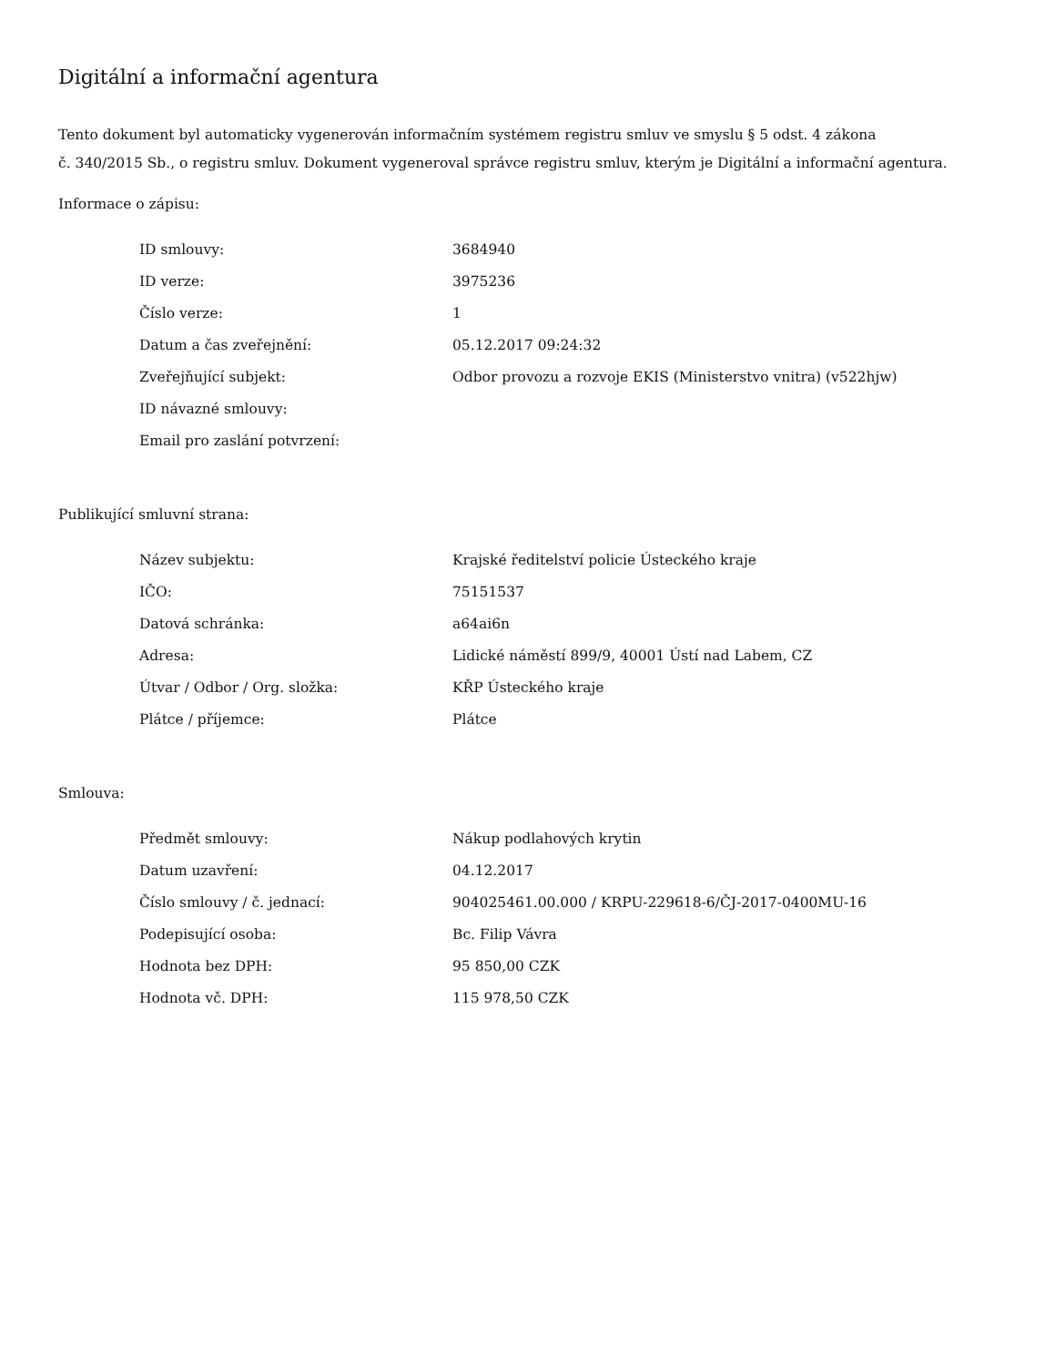Digitální a informační agentura
Tento dokument byl automaticky vygenerován informačním systémem registru smluv ve smyslu § 5 odst. 4 zákona
č. 340/2015 Sb., o registru smluv. Dokument vygeneroval správce registru smluv, kterým je Digitální a informační agentura.
Informace o zápisu:
| ID smlouvy: | 3684940 |
| ID verze: | 3975236 |
| Číslo verze: | 1 |
| Datum a čas zveřejnění: | 05.12.2017 09:24:32 |
| Zveřejňující subjekt: | Odbor provozu a rozvoje EKIS (Ministerstvo vnitra) (v522hjw) |
| ID návazné smlouvy: | |
| Email pro zaslání potvrzení: | |
Publikující smluvní strana:
| Název subjektu: | Krajské ředitelství policie Ústeckého kraje |
| IČO: | 75151537 |
| Datová schránka: | a64ai6n |
| Adresa: | Lidické náměstí 899/9, 40001 Ústí nad Labem, CZ |
| Útvar / Odbor / Org. složka: | KŘP Ústeckého kraje |
| Plátce / příjemce: | Plátce |
Smlouva:
| Předmět smlouvy: | Nákup podlahových krytin |
| Datum uzavření: | 04.12.2017 |
| Číslo smlouvy / č. jednací: | 904025461.00.000 / KRPU-229618-6/ČJ-2017-0400MU-16 |
| Podepisující osoba: | Bc. Filip Vávra |
| Hodnota bez DPH: | 95 850,00 CZK |
| Hodnota vč. DPH: | 115 978,50 CZK |